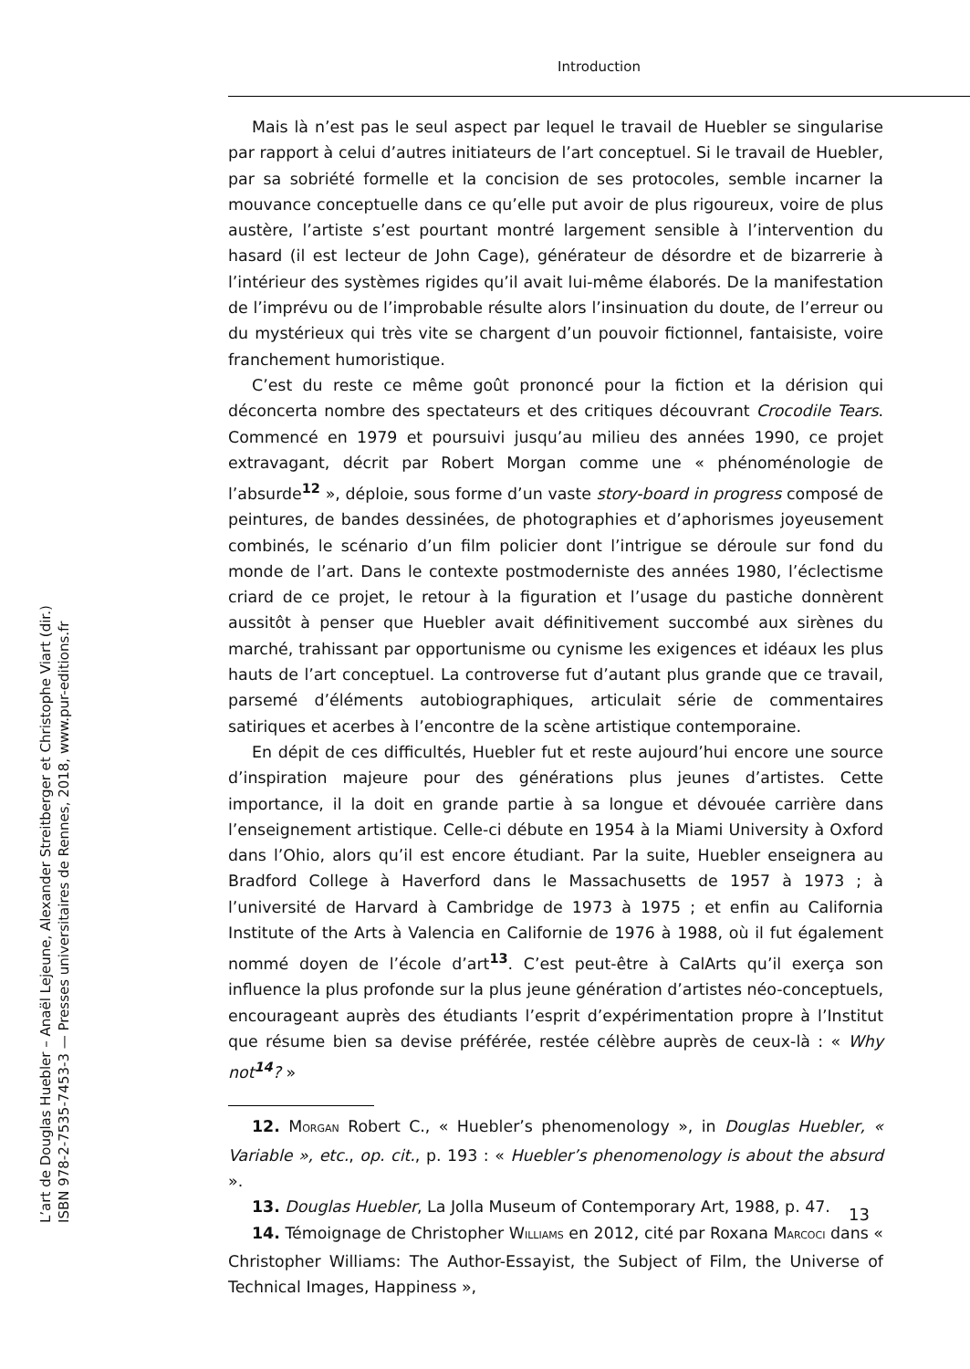Introduction
Mais là n’est pas le seul aspect par lequel le travail de Huebler se singularise par rapport à celui d’autres initiateurs de l’art conceptuel. Si le travail de Huebler, par sa sobriété formelle et la concision de ses protocoles, semble incarner la mouvance conceptuelle dans ce qu’elle put avoir de plus rigoureux, voire de plus austère, l’artiste s’est pourtant montré largement sensible à l’intervention du hasard (il est lecteur de John Cage), générateur de désordre et de bizarrerie à l’intérieur des systèmes rigides qu’il avait lui-même élaborés. De la manifestation de l’imprévu ou de l’improbable résulte alors l’insinuation du doute, de l’erreur ou du mystérieux qui très vite se chargent d’un pouvoir fictionnel, fantaisiste, voire franchement humoristique.
C’est du reste ce même goût prononcé pour la fiction et la dérision qui déconcerta nombre des spectateurs et des critiques découvrant Crocodile Tears. Commencé en 1979 et poursuivi jusqu’au milieu des années 1990, ce projet extravagant, décrit par Robert Morgan comme une « phénoménologie de l’absurde<sup>12</sup> », déploie, sous forme d’un vaste story-board in progress composé de peintures, de bandes dessinées, de photographies et d’aphorismes joyeusement combinés, le scénario d’un film policier dont l’intrigue se déroule sur fond du monde de l’art. Dans le contexte postmoderniste des années 1980, l’éclectisme criard de ce projet, le retour à la figuration et l’usage du pastiche donnèrent aussitôt à penser que Huebler avait définitivement succombé aux sirènes du marché, trahissant par opportunisme ou cynisme les exigences et idéaux les plus hauts de l’art conceptuel. La controverse fut d’autant plus grande que ce travail, parsemé d’éléments autobiographiques, articulait série de commentaires satiriques et acerbes à l’encontre de la scène artistique contemporaine.
En dépit de ces difficultés, Huebler fut et reste aujourd’hui encore une source d’inspiration majeure pour des générations plus jeunes d’artistes. Cette importance, il la doit en grande partie à sa longue et dévouée carrière dans l’enseignement artistique. Celle-ci débute en 1954 à la Miami University à Oxford dans l’Ohio, alors qu’il est encore étudiant. Par la suite, Huebler enseignera au Bradford College à Haverford dans le Massachusetts de 1957 à 1973 ; à l’université de Harvard à Cambridge de 1973 à 1975 ; et enfin au California Institute of the Arts à Valencia en Californie de 1976 à 1988, où il fut également nommé doyen de l’école d’art<sup>13</sup>. C’est peut-être à CalArts qu’il exerça son influence la plus profonde sur la plus jeune génération d’artistes néo-conceptuels, encourageant auprès des étudiants l’esprit d’expérimentation propre à l’Institut que résume bien sa devise préférée, restée célèbre auprès de ceux-là : « Why not<sup>14</sup>? »
12. MORGAN Robert C., « Huebler’s phenomenology », in Douglas Huebler, « Variable », etc., op. cit., p. 193 : « Huebler’s phenomenology is about the absurd ».
13. Douglas Huebler, La Jolla Museum of Contemporary Art, 1988, p. 47.
14. Témoignage de Christopher WILLIAMS en 2012, cité par Roxana MARCOCI dans « Christopher Williams: The Author-Essayist, the Subject of Film, the Universe of Technical Images, Happiness »,
13
L’art de Douglas Huebler – Anaël Lejeune, Alexander Streitberger et Christophe Viart (dir.)
ISBN 978-2-7535-7453-3 — Presses universitaires de Rennes, 2018, www.pur-editions.fr